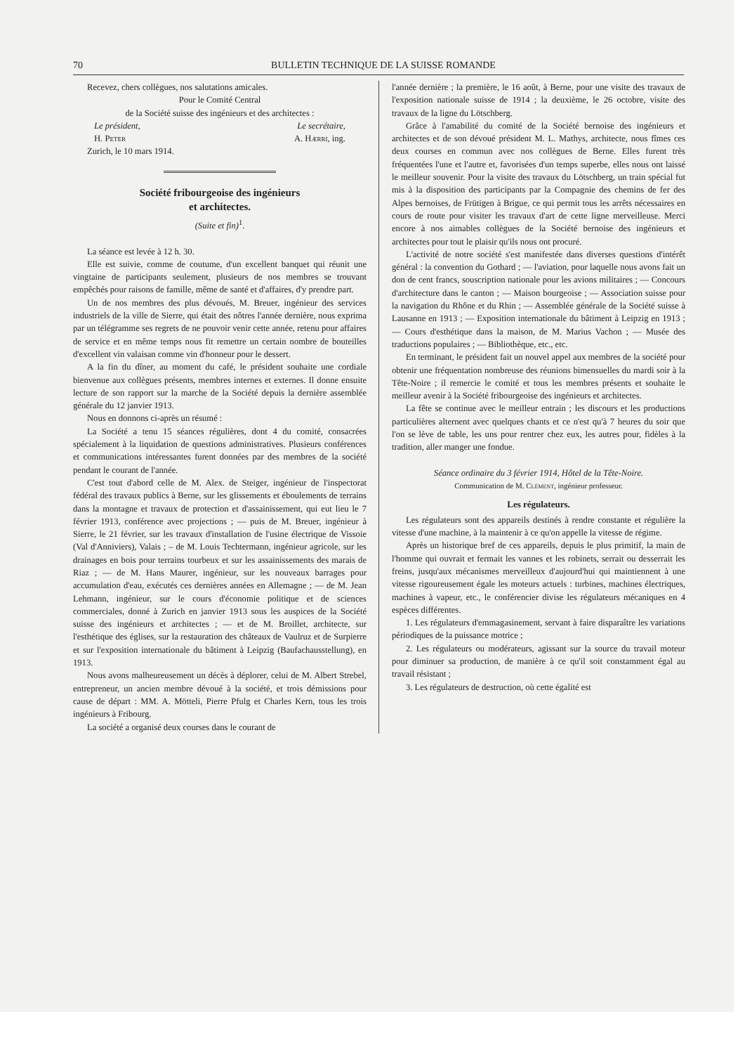70 BULLETIN TECHNIQUE DE LA SUISSE ROMANDE
Recevez, chers collègues, nos salutations amicales.
Pour le Comité Central
de la Société suisse des ingénieurs et des architectes :
Le président, Le secrétaire,
H. Peter A. Hærri, ing.
Zurich, le 10 mars 1914.
Société fribourgeoise des ingénieurs
et architectes.
(Suite et fin)<sup>1</sup>.
La séance est levée à 12 h. 30.
Elle est suivie, comme de coutume, d'un excellent banquet qui réunit une vingtaine de participants seulement, plusieurs de nos membres se trouvant empêchés pour raisons de famille, même de santé et d'affaires, d'y prendre part.
Un de nos membres des plus dévoués, M. Breuer, ingénieur des services industriels de la ville de Sierre, qui était des nôtres l'année dernière, nous exprima par un télégramme ses regrets de ne pouvoir venir cette année, retenu pour affaires de service et en même temps nous fit remettre un certain nombre de bouteilles d'excellent vin valaisan comme vin d'honneur pour le dessert.
A la fin du dîner, au moment du café, le président souhaite une cordiale bienvenue aux collègues présents, membres internes et externes. Il donne ensuite lecture de son rapport sur la marche de la Société depuis la dernière assemblée générale du 12 janvier 1913.
Nous en donnons ci-après un résumé :
La Société a tenu 15 séances régulières, dont 4 du comité, consacrées spécialement à la liquidation de questions administratives. Plusieurs conférences et communications intéressantes furent données par des membres de la société pendant le courant de l'année.
C'est tout d'abord celle de M. Alex. de Steiger, ingénieur de l'inspectorat fédéral des travaux publics à Berne, sur les glissements et éboulements de terrains dans la montagne et travaux de protection et d'assainissement, qui eut lieu le 7 février 1913, conférence avec projections ; — puis de M. Breuer, ingénieur à Sierre, le 21 février, sur les travaux d'installation de l'usine électrique de Vissoie (Val d'Anniviers), Valais ; – de M. Louis Techtermann, ingénieur agricole, sur les drainages en bois pour terrains tourbeux et sur les assainissements des marais de Riaz ; — de M. Hans Maurer, ingénieur, sur les nouveaux barrages pour accumulation d'eau, exécutés ces dernières années en Allemagne ; — de M. Jean Lehmann, ingénieur, sur le cours d'économie politique et de sciences commerciales, donné à Zurich en janvier 1913 sous les auspices de la Société suisse des ingénieurs et architectes ; — et de M. Broillet, architecte, sur l'esthétique des églises, sur la restauration des châteaux de Vaulruz et de Surpierre et sur l'exposition internationale du bâtiment à Leipzig (Baufachausstellung), en 1913.
Nous avons malheureusement un décès à déplorer, celui de M. Albert Strebel, entrepreneur, un ancien membre dévoué à la société, et trois démissions pour cause de départ : MM. A. Mötteli, Pierre Pfulg et Charles Kern, tous les trois ingénieurs à Fribourg.
La société a organisé deux courses dans le courant de
l'année dernière ; la première, le 16 août, à Berne, pour une visite des travaux de l'exposition nationale suisse de 1914 ; la deuxième, le 26 octobre, visite des travaux de la ligne du Lötschberg.
Grâce à l'amabilité du comité de la Société bernoise des ingénieurs et architectes et de son dévoué président M. L. Mathys, architecte, nous fîmes ces deux courses en commun avec nos collègues de Berne. Elles furent très fréquentées l'une et l'autre et, favorisées d'un temps superbe, elles nous ont laissé le meilleur souvenir. Pour la visite des travaux du Lötschberg, un train spécial fut mis à la disposition des participants par la Compagnie des chemins de fer des Alpes bernoises, de Frütigen à Brigue, ce qui permit tous les arrêts nécessaires en cours de route pour visiter les travaux d'art de cette ligne merveilleuse. Merci encore à nos aimables collègues de la Société bernoise des ingénieurs et architectes pour tout le plaisir qu'ils nous ont procuré.
L'activité de notre société s'est manifestée dans diverses questions d'intérêt général : la convention du Gothard ; — l'aviation, pour laquelle nous avons fait un don de cent francs, souscription nationale pour les avions militaires ; — Concours d'architecture dans le canton ; — Maison bourgeoise ; — Association suisse pour la navigation du Rhône et du Rhin ; — Assemblée générale de la Société suisse à Lausanne en 1913 ; — Exposition internationale du bâtiment à Leipzig en 1913 ; — Cours d'esthétique dans la maison, de M. Marius Vachon ; — Musée des traductions populaires ; — Bibliothèque, etc., etc.
En terminant, le président fait un nouvel appel aux membres de la société pour obtenir une fréquentation nombreuse des réunions bimensuelles du mardi soir à la Tête-Noire ; il remercie le comité et tous les membres présents et souhaite le meilleur avenir à la Société fribourgeoise des ingénieurs et architectes.
La fête se continue avec le meilleur entrain ; les discours et les productions particulières alternent avec quelques chants et ce n'est qu'à 7 heures du soir que l'on se lève de table, les uns pour rentrer chez eux, les autres pour, fidèles à la tradition, aller manger une fondue.
Séance ordinaire du 3 février 1914, Hôtel de la Tête-Noire.
Communication de M. Clément, ingénieur professeur.
Les régulateurs.
Les régulateurs sont des appareils destinés à rendre constante et régulière la vitesse d'une machine, à la maintenir à ce qu'on appelle la vitesse de régime.
Après un historique bref de ces appareils, depuis le plus primitif, la main de l'homme qui ouvrait et fermait les vannes et les robinets, serrait ou desserrait les freins, jusqu'aux mécanismes merveilleux d'aujourd'hui qui maintiennent à une vitesse rigoureusement égale les moteurs actuels : turbines, machines électriques, machines à vapeur, etc., le conférencier divise les régulateurs mécaniques en 4 espèces différentes.
1. Les régulateurs d'emmagasinement, servant à faire disparaître les variations périodiques de la puissance motrice ;
2. Les régulateurs ou modérateurs, agissant sur la source du travail moteur pour diminuer sa production, de manière à ce qu'il soit constamment égal au travail résistant ;
3. Les régulateurs de destruction, où cette égalité est